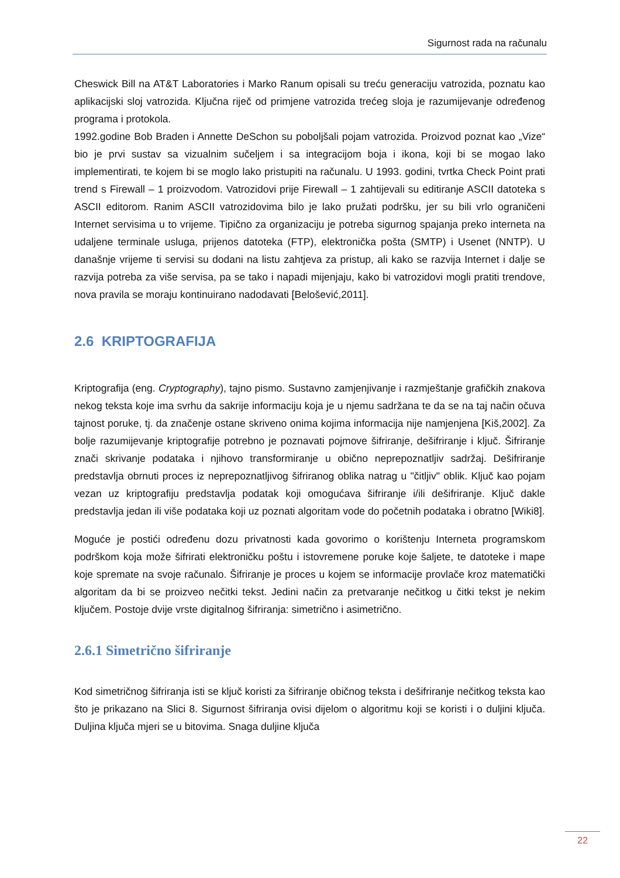Sigurnost rada na računalu
Cheswick Bill na AT&T Laboratories i Marko Ranum opisali su treću generaciju vatrozida, poznatu kao aplikacijski sloj vatrozida. Ključna riječ od primjene vatrozida trećeg sloja je razumijevanje određenog programa i protokola.
1992.godine Bob Braden i Annette DeSchon su poboljšali pojam vatrozida. Proizvod poznat kao „Vize“ bio je prvi sustav sa vizualnim sučeljem i sa integracijom boja i ikona, koji bi se mogao lako implementirati, te kojem bi se moglo lako pristupiti na računalu. U 1993. godini, tvrtka Check Point prati trend s Firewall – 1 proizvodom. Vatrozidovi prije Firewall – 1 zahtijevali su editiranje ASCII datoteka s ASCII editorom. Ranim ASCII vatrozidovima bilo je lako pružati podršku, jer su bili vrlo ograničeni Internet servisima u to vrijeme. Tipično za organizaciju je potreba sigurnog spajanja preko interneta na udaljene terminale usluga, prijenos datoteka (FTP), elektronička pošta (SMTP) i Usenet (NNTP). U današnje vrijeme ti servisi su dodani na listu zahtjeva za pristup, ali kako se razvija Internet i dalje se razvija potreba za više servisa, pa se tako i napadi mijenjaju, kako bi vatrozidovi mogli pratiti trendove, nova pravila se moraju kontinuirano nadodavati [Belošević,2011].
2.6 KRIPTOGRAFIJA
Kriptografija (eng. Cryptography), tajno pismo. Sustavno zamjenjivanje i razmještanje grafičkih znakova nekog teksta koje ima svrhu da sakrije informaciju koja je u njemu sadržana te da se na taj način očuva tajnost poruke, tj. da značenje ostane skriveno onima kojima informacija nije namjenjena [Kiš,2002]. Za bolje razumijevanje kriptografije potrebno je poznavati pojmove šifriranje, dešifriranje i ključ. Šifriranje znači skrivanje podataka i njihovo transformiranje u obično neprepoznatljiv sadržaj. Dešifriranje predstavlja obrnuti proces iz neprepoznatljivog šifriranog oblika natrag u "čitljiv" oblik. Ključ kao pojam vezan uz kriptografiju predstavlja podatak koji omogućava šifriranje i/ili dešifriranje. Ključ dakle predstavlja jedan ili više podataka koji uz poznati algoritam vode do početnih podataka i obratno [Wiki8].
Moguće je postići određenu dozu privatnosti kada govorimo o korištenju Interneta programskom podrškom koja može šifrirati elektroničku poštu i istovremene poruke koje šaljete, te datoteke i mape koje spremate na svoje računalo. Šifriranje je proces u kojem se informacije provlače kroz matematički algoritam da bi se proizveo nečitki tekst. Jedini način za pretvaranje nečitkog u čitki tekst je nekim ključem. Postoje dvije vrste digitalnog šifriranja: simetrično i asimetrično.
2.6.1 Simetrično šifriranje
Kod simetričnog šifriranja isti se ključ koristi za šifriranje običnog teksta i dešifriranje nečitkog teksta kao što je prikazano na Slici 8. Sigurnost šifriranja ovisi dijelom o algoritmu koji se koristi i o duljini ključa. Duljina ključa mjeri se u bitovima. Snaga duljine ključa
22